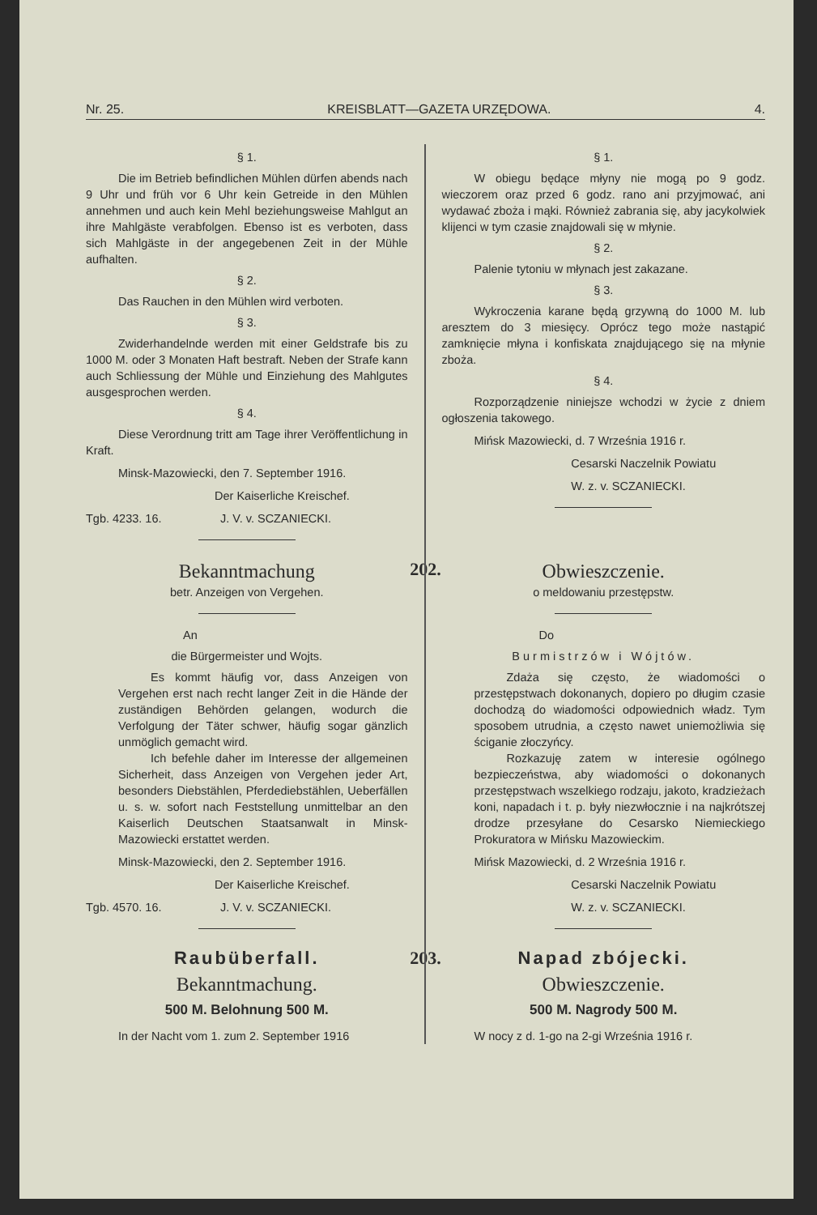Nr. 25. KREISBLATT—GAZETA URZĘDOWA. 4.
§ 1.
Die im Betrieb befindlichen Mühlen dürfen abends nach 9 Uhr und früh vor 6 Uhr kein Getreide in den Mühlen annehmen und auch kein Mehl beziehungsweise Mahlgut an ihre Mahlgäste verabfolgen. Ebenso ist es verboten, dass sich Mahlgäste in der angegebenen Zeit in der Mühle aufhalten.
§ 2.
Das Rauchen in den Mühlen wird verboten.
§ 3.
Zwiderhandelnde werden mit einer Geldstrafe bis zu 1000 M. oder 3 Monaten Haft bestraft. Neben der Strafe kann auch Schliessung der Mühle und Einziehung des Mahlgutes ausgesprochen werden.
§ 4.
Diese Verordnung tritt am Tage ihrer Veröffentlichung in Kraft.
Minsk-Mazowiecki, den 7. September 1916.
Der Kaiserliche Kreischef.
Tgb. 4233. 16. J. V. v. SCZANIECKI.
§ 1.
W obiegu będące młyny nie mogą po 9 godz. wieczorem oraz przed 6 godz. rano ani przyjmować, ani wydawać zboża i mąki. Również zabrania się, aby jacykolwiek klijenci w tym czasie znajdowali się w młynie.
§ 2.
Palenie tytoniu w młynach jest zakazane.
§ 3.
Wykroczenia karane będą grzywną do 1000 M. lub aresztem do 3 miesięcy. Oprócz tego może nastąpić zamknięcie młyna i konfiskata znajdującego się na młynie zboża.
§ 4.
Rozporządzenie niniejsze wchodzi w życie z dniem ogłoszenia takowego.
Mińsk Mazowiecki, d. 7 Września 1916 r.
Cesarski Naczelnik Powiatu
W. z. v. SCZANIECKI.
202.
Bekanntmachung
betr. Anzeigen von Vergehen.
An
die Bürgermeister und Wojts.
Es kommt häufig vor, dass Anzeigen von Vergehen erst nach recht langer Zeit in die Hände der zuständigen Behörden gelangen, wodurch die Verfolgung der Täter schwer, häufig sogar gänzlich unmöglich gemacht wird.
Ich befehle daher im Interesse der allgemeinen Sicherheit, dass Anzeigen von Vergehen jeder Art, besonders Diebstählen, Pferdediebstählen, Ueberfällen u. s. w. sofort nach Feststellung unmittelbar an den Kaiserlich Deutschen Staatsanwalt in Minsk-Mazowiecki erstattet werden.
Minsk-Mazowiecki, den 2. September 1916.
Der Kaiserliche Kreischef.
Tgb. 4570. 16. J. V. v. SCZANIECKI.
Obwieszczenie.
o meldowaniu przestępstw.
Do
Burmistrzów i Wójtów.
Zdaża się często, że wiadomości o przestępstwach dokonanych, dopiero po długim czasie dochodzą do wiadomości odpowiednich władz. Tym sposobem utrudnia, a często nawet uniemożliwia się ściganie złoczyńcy.
Rozkazuję zatem w interesie ogólnego bezpieczeństwa, aby wiadomości o dokonanych przestępstwach wszelkiego rodzaju, jakoto, kradzieżach koni, napadach i t. p. były niezwłocznie i na najkrótszej drodze przesyłane do Cesarsko Niemieckiego Prokuratora w Mińsku Mazowieckim.
Mińsk Mazowiecki, d. 2 Września 1916 r.
Cesarski Naczelnik Powiatu
W. z. v. SCZANIECKI.
203.
Raubüberfall.
Bekanntmachung.
500 M. Belohnung 500 M.
In der Nacht vom 1. zum 2. September 1916
Napad zbójecki.
Obwieszczenie.
500 M. Nagrody 500 M.
W nocy z d. 1-go na 2-gi Września 1916 r.